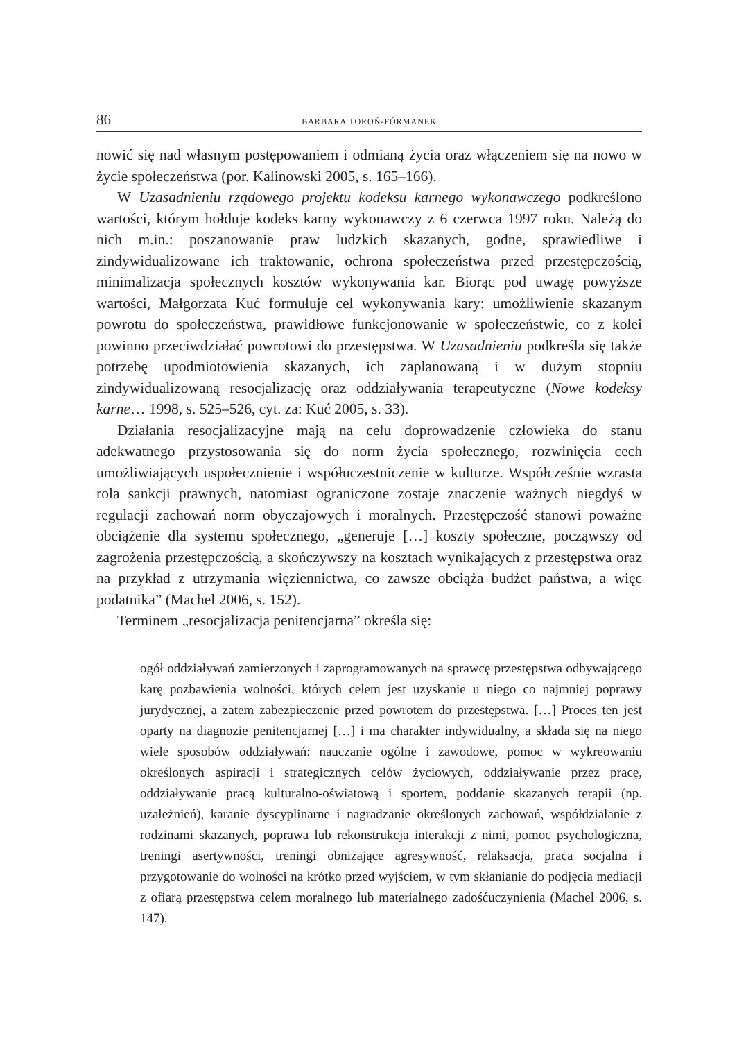86 BARBARA TOROŃ-FÓRMANEK
nowić się nad własnym postępowaniem i odmianą życia oraz włączeniem się na nowo w życie społeczeństwa (por. Kalinowski 2005, s. 165–166).
W Uzasadnieniu rządowego projektu kodeksu karnego wykonawczego podkreślono wartości, którym hołduje kodeks karny wykonawczy z 6 czerwca 1997 roku. Należą do nich m.in.: poszanowanie praw ludzkich skazanych, godne, sprawiedliwe i zindywidualizowane ich traktowanie, ochrona społeczeństwa przed przestępczością, minimalizacja społecznych kosztów wykonywania kar. Biorąc pod uwagę powyższe wartości, Małgorzata Kuć formułuje cel wykonywania kary: umożliwienie skazanym powrotu do społeczeństwa, prawidłowe funkcjonowanie w społeczeństwie, co z kolei powinno przeciwdziałać powrotowi do przestępstwa. W Uzasadnieniu podkreśla się także potrzebę upodmiotowienia skazanych, ich zaplanowaną i w dużym stopniu zindywidualizowaną resocjalizację oraz oddziaływania terapeutyczne (Nowe kodeksy karne… 1998, s. 525–526, cyt. za: Kuć 2005, s. 33).
Działania resocjalizacyjne mają na celu doprowadzenie człowieka do stanu adekwatnego przystosowania się do norm życia społecznego, rozwinięcia cech umożliwiających uspołecznienie i współuczestniczenie w kulturze. Współcześnie wzrasta rola sankcji prawnych, natomiast ograniczone zostaje znaczenie ważnych niegdyś w regulacji zachowań norm obyczajowych i moralnych. Przestępczość stanowi poważne obciążenie dla systemu społecznego, „generuje […] koszty społeczne, począwszy od zagrożenia przestępczością, a skończywszy na kosztach wynikających z przestępstwa oraz na przykład z utrzymania więziennictwa, co zawsze obciąża budżet państwa, a więc podatnika” (Machel 2006, s. 152).
Terminem „resocjalizacja penitencjarna” określa się:
ogół oddziaływań zamierzonych i zaprogramowanych na sprawcę przestępstwa odbywającego karę pozbawienia wolności, których celem jest uzyskanie u niego co najmniej poprawy jurydycznej, a zatem zabezpieczenie przed powrotem do przestępstwa. […] Proces ten jest oparty na diagnozie penitencjarnej […] i ma charakter indywidualny, a składa się na niego wiele sposobów oddziaływań: nauczanie ogólne i zawodowe, pomoc w wykreowaniu określonych aspiracji i strategicznych celów życiowych, oddziaływanie przez pracę, oddziaływanie pracą kulturalno-oświatową i sportem, poddanie skazanych terapii (np. uzależnień), karanie dyscyplinarne i nagradzanie określonych zachowań, współdziałanie z rodzinami skazanych, poprawa lub rekonstrukcja interakcji z nimi, pomoc psychologiczna, treningi asertywności, treningi obniżające agresywność, relaksacja, praca socjalna i przygotowanie do wolności na krótko przed wyjściem, w tym skłanianie do podjęcia mediacji z ofiarą przestępstwa celem moralnego lub materialnego zadośćuczynienia (Machel 2006, s. 147).